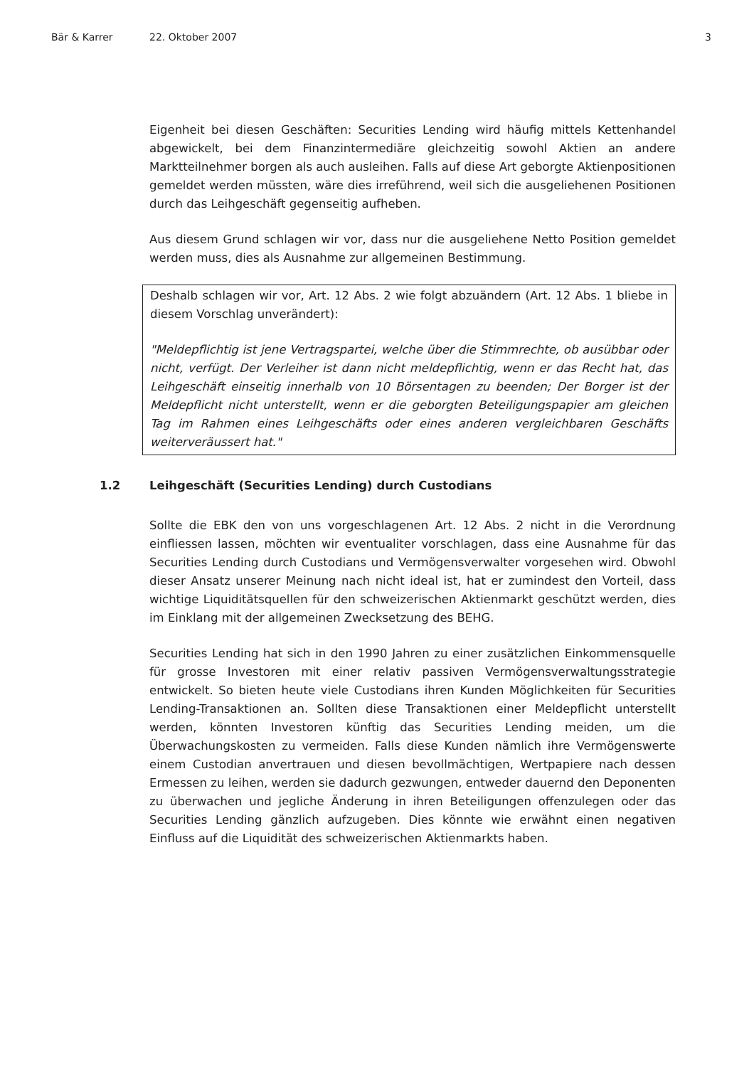Bär & Karrer 22. Oktober 2007 3
Eigenheit bei diesen Geschäften: Securities Lending wird häufig mittels Kettenhandel abgewickelt, bei dem Finanzintermediäre gleichzeitig sowohl Aktien an andere Marktteilnehmer borgen als auch ausleihen. Falls auf diese Art geborgte Aktienpositionen gemeldet werden müssten, wäre dies irreführend, weil sich die ausgeliehenen Positionen durch das Leihgeschäft gegenseitig aufheben.
Aus diesem Grund schlagen wir vor, dass nur die ausgeliehene Netto Position gemeldet werden muss, dies als Ausnahme zur allgemeinen Bestimmung.
Deshalb schlagen wir vor, Art. 12 Abs. 2 wie folgt abzuändern (Art. 12 Abs. 1 bliebe in diesem Vorschlag unverändert):
"Meldepflichtig ist jene Vertragspartei, welche über die Stimmrechte, ob ausübbar oder nicht, verfügt. Der Verleiher ist dann nicht meldepflichtig, wenn er das Recht hat, das Leihgeschäft einseitig innerhalb von 10 Börsentagen zu beenden; Der Borger ist der Meldepflicht nicht unterstellt, wenn er die geborgten Beteiligungspapier am gleichen Tag im Rahmen eines Leihgeschäfts oder eines anderen vergleichbaren Geschäfts weiterveräussert hat."
1.2 Leihgeschäft (Securities Lending) durch Custodians
Sollte die EBK den von uns vorgeschlagenen Art. 12 Abs. 2 nicht in die Verordnung einfliessen lassen, möchten wir eventualiter vorschlagen, dass eine Ausnahme für das Securities Lending durch Custodians und Vermögensverwalter vorgesehen wird. Obwohl dieser Ansatz unserer Meinung nach nicht ideal ist, hat er zumindest den Vorteil, dass wichtige Liquiditätsquellen für den schweizerischen Aktienmarkt geschützt werden, dies im Einklang mit der allgemeinen Zwecksetzung des BEHG.
Securities Lending hat sich in den 1990 Jahren zu einer zusätzlichen Einkommensquelle für grosse Investoren mit einer relativ passiven Vermögensverwaltungsstrategie entwickelt. So bieten heute viele Custodians ihren Kunden Möglichkeiten für Securities Lending-Transaktionen an. Sollten diese Transaktionen einer Meldepflicht unterstellt werden, könnten Investoren künftig das Securities Lending meiden, um die Überwachungskosten zu vermeiden. Falls diese Kunden nämlich ihre Vermögenswerte einem Custodian anvertrauen und diesen bevollmächtigen, Wertpapiere nach dessen Ermessen zu leihen, werden sie dadurch gezwungen, entweder dauernd den Deponenten zu überwachen und jegliche Änderung in ihren Beteiligungen offenzulegen oder das Securities Lending gänzlich aufzugeben. Dies könnte wie erwähnt einen negativen Einfluss auf die Liquidität des schweizerischen Aktienmarkts haben.